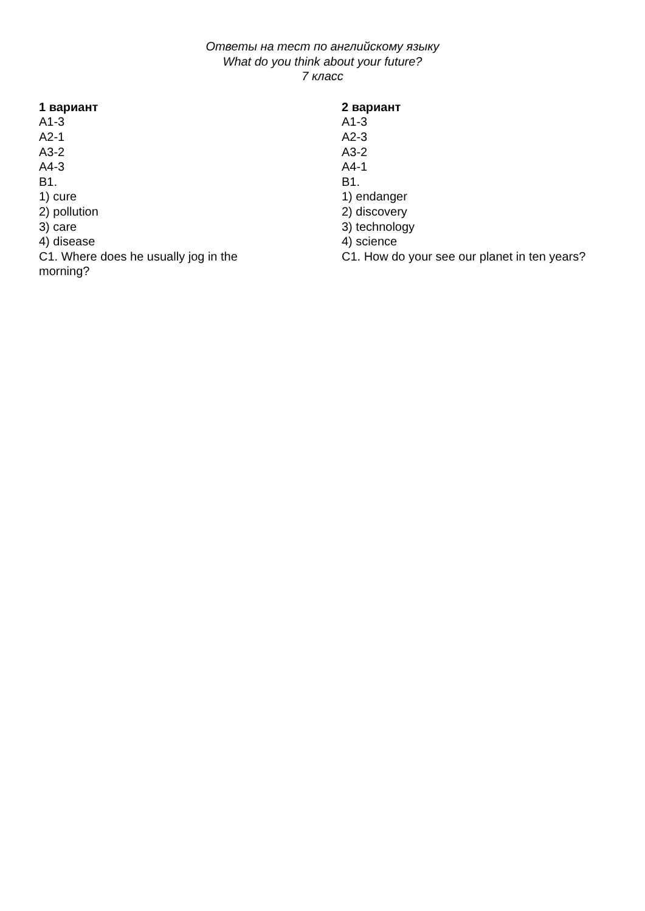Ответы на тест по английскому языку
What do you think about your future?
7 класс
1 вариант
A1-3
A2-1
A3-2
A4-3
B1.
1) cure
2) pollution
3) care
4) disease
C1. Where does he usually jog in the
morning?
2 вариант
A1-3
A2-3
A3-2
A4-1
B1.
1) endanger
2) discovery
3) technology
4) science
C1. How do your see our planet in ten years?